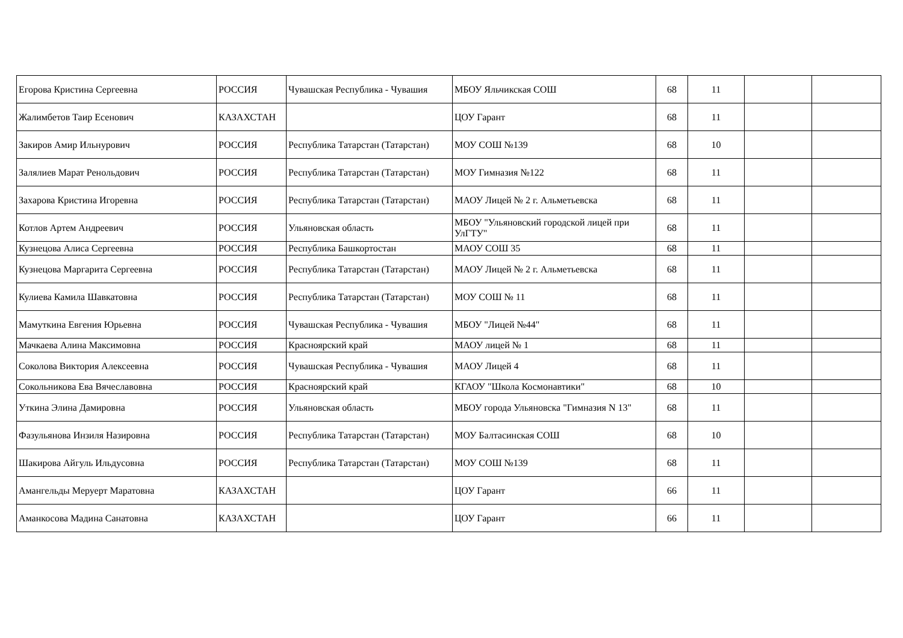| Егорова Кристина Сергеевна | РОССИЯ | Чувашская Республика - Чувашия | МБОУ Яльчикская СОШ | 68 | 11 | | |
| Жалимбетов Таир Есенович | КАЗАХСТАН | | ЦОУ Гарант | 68 | 11 | | |
| Закиров Амир Ильнурович | РОССИЯ | Республика Татарстан (Татарстан) | МОУ СОШ №139 | 68 | 10 | | |
| Залялиев Марат Ренольдович | РОССИЯ | Республика Татарстан (Татарстан) | МОУ Гимназия №122 | 68 | 11 | | |
| Захарова Кристина Игоревна | РОССИЯ | Республика Татарстан (Татарстан) | МАОУ Лицей № 2 г. Альметьевска | 68 | 11 | | |
| Котлов Артем Андреевич | РОССИЯ | Ульяновская область | МБОУ "Ульяновский городской лицей при УлГТУ" | 68 | 11 | | |
| Кузнецова Алиса Сергеевна | РОССИЯ | Республика Башкортостан | МАОУ СОШ 35 | 68 | 11 | | |
| Кузнецова Маргарита Сергеевна | РОССИЯ | Республика Татарстан (Татарстан) | МАОУ Лицей № 2 г. Альметьевска | 68 | 11 | | |
| Кулиева Камила Шавкатовна | РОССИЯ | Республика Татарстан (Татарстан) | МОУ СОШ № 11 | 68 | 11 | | |
| Мамуткина Евгения Юрьевна | РОССИЯ | Чувашская Республика - Чувашия | МБОУ "Лицей №44" | 68 | 11 | | |
| Мачкаева Алина Максимовна | РОССИЯ | Красноярский край | МАОУ лицей № 1 | 68 | 11 | | |
| Соколова Виктория Алексеевна | РОССИЯ | Чувашская Республика - Чувашия | МАОУ Лицей 4 | 68 | 11 | | |
| Сокольникова Ева Вячеславовна | РОССИЯ | Красноярский край | КГАОУ "Школа Космонавтики" | 68 | 10 | | |
| Уткина Элина Дамировна | РОССИЯ | Ульяновская область | МБОУ города Ульяновска "Гимназия N 13" | 68 | 11 | | |
| Фазульянова Инзиля Назировна | РОССИЯ | Республика Татарстан (Татарстан) | МОУ Балтасинская СОШ | 68 | 10 | | |
| Шакирова Айгуль Ильдусовна | РОССИЯ | Республика Татарстан (Татарстан) | МОУ СОШ №139 | 68 | 11 | | |
| Амангельды Меруерт Маратовна | КАЗАХСТАН | | ЦОУ Гарант | 66 | 11 | | |
| Аманкосова Мадина Санатовна | КАЗАХСТАН | | ЦОУ Гарант | 66 | 11 | | |